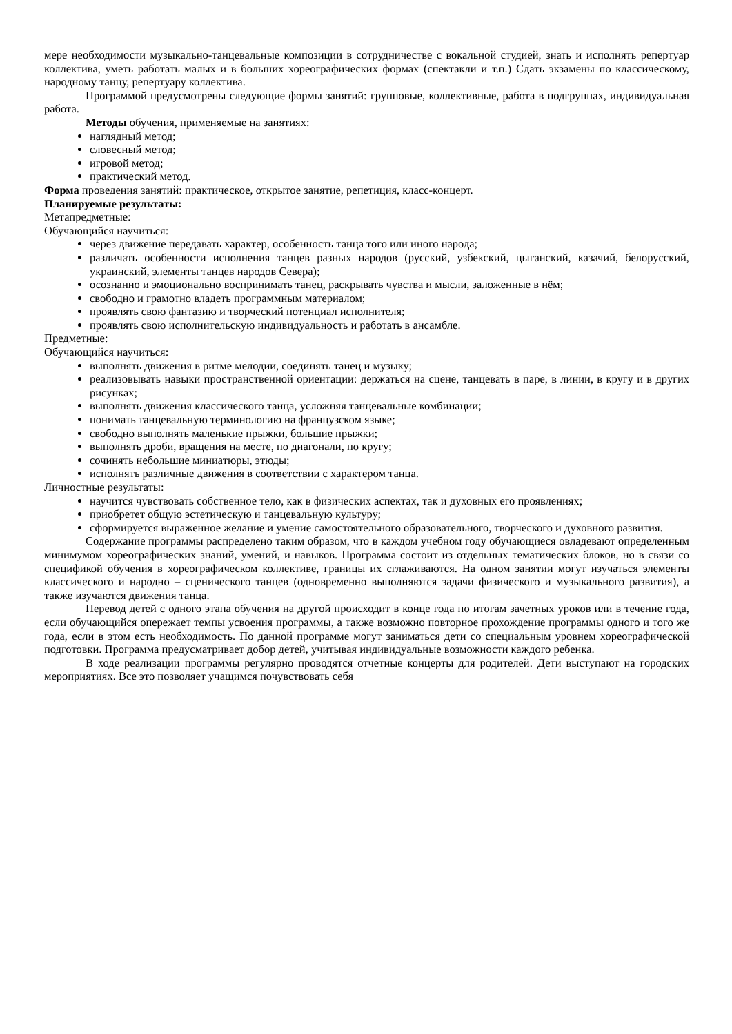мере необходимости музыкально-танцевальные композиции в сотрудничестве с вокальной студией, знать и исполнять репертуар коллектива, уметь работать малых и в больших хореографических формах (спектакли и т.п.) Сдать экзамены по классическому, народному танцу, репертуару коллектива.
Программой предусмотрены следующие формы занятий: групповые, коллективные, работа в подгруппах, индивидуальная работа.
Методы обучения, применяемые на занятиях:
наглядный метод;
словесный метод;
игровой метод;
практический метод.
Форма проведения занятий: практическое, открытое занятие, репетиция, класс-концерт.
Планируемые результаты:
Метапредметные:
Обучающийся научиться:
через движение передавать характер, особенность танца того или иного народа;
различать особенности исполнения танцев разных народов (русский, узбекский, цыганский, казачий, белорусский, украинский, элементы танцев народов Севера);
осознанно и эмоционально воспринимать танец, раскрывать чувства и мысли, заложенные в нём;
свободно и грамотно владеть программным материалом;
проявлять свою фантазию и творческий потенциал исполнителя;
проявлять свою исполнительскую индивидуальность и работать в ансамбле.
Предметные:
Обучающийся научиться:
выполнять движения в ритме мелодии, соединять танец и музыку;
реализовывать навыки пространственной ориентации: держаться на сцене, танцевать в паре, в линии, в кругу и в других рисунках;
выполнять движения классического танца, усложняя танцевальные комбинации;
понимать танцевальную терминологию на французском языке;
свободно выполнять маленькие прыжки, большие прыжки;
выполнять дроби, вращения на месте, по диагонали, по кругу;
сочинять небольшие миниатюры, этюды;
исполнять различные движения в соответствии с характером танца.
Личностные результаты:
научится чувствовать собственное тело, как в физических аспектах, так и духовных его проявлениях;
приобретет общую эстетическую и танцевальную культуру;
сформируется выраженное желание и умение самостоятельного образовательного, творческого и духовного развития.
Содержание программы распределено таким образом, что в каждом учебном году обучающиеся овладевают определенным минимумом хореографических знаний, умений, и навыков. Программа состоит из отдельных тематических блоков, но в связи со спецификой обучения в хореографическом коллективе, границы их сглаживаются. На одном занятии могут изучаться элементы классического и народно – сценического танцев (одновременно выполняются задачи физического и музыкального развития), а также изучаются движения танца.
Перевод детей с одного этапа обучения на другой происходит в конце года по итогам зачетных уроков или в течение года, если обучающийся опережает темпы усвоения программы, а также возможно повторное прохождение программы одного и того же года, если в этом есть необходимость. По данной программе могут заниматься дети со специальным уровнем хореографической подготовки. Программа предусматривает добор детей, учитывая индивидуальные возможности каждого ребенка.
В ходе реализации программы регулярно проводятся отчетные концерты для родителей. Дети выступают на городских мероприятиях. Все это позволяет учащимся почувствовать себя